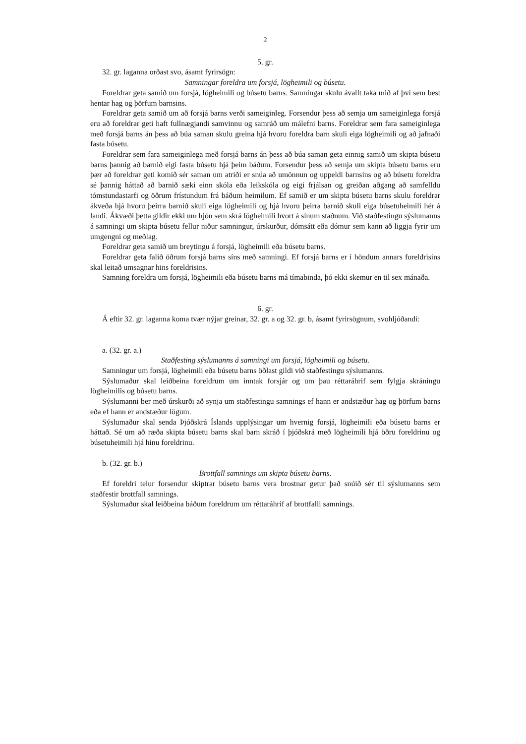2
5. gr.
32. gr. laganna orðast svo, ásamt fyrirsögn:
Samningar foreldra um forsjá, lögheimili og búsetu.
Foreldrar geta samið um forsjá, lögheimili og búsetu barns. Samningar skulu ávallt taka mið af því sem best hentar hag og þörfum barnsins.
Foreldrar geta samið um að forsjá barns verði sameiginleg. Forsendur þess að semja um sameiginlega forsjá eru að foreldrar geti haft fullnægjandi samvinnu og samráð um málefni barns. Foreldrar sem fara sameiginlega með forsjá barns án þess að búa saman skulu greina hjá hvoru foreldra barn skuli eiga lögheimili og að jafnaði fasta búsetu.
Foreldrar sem fara sameiginlega með forsjá barns án þess að búa saman geta einnig samið um skipta búsetu barns þannig að barnið eigi fasta búsetu hjá þeim báðum. Forsendur þess að semja um skipta búsetu barns eru þær að foreldrar geti komið sér saman um atriði er snúa að umönnun og uppeldi barnsins og að búsetu foreldra sé þannig háttað að barnið sæki einn skóla eða leikskóla og eigi frjálsan og greiðan aðgang að samfelldu tómstundastarfi og öðrum frístundum frá báðum heimilum. Ef samið er um skipta búsetu barns skulu foreldrar ákveða hjá hvoru þeirra barnið skuli eiga lögheimili og hjá hvoru þeirra barnið skuli eiga búsetuheimili hér á landi. Ákvæði þetta gildir ekki um hjón sem skrá lögheimili hvort á sínum staðnum. Við staðfestingu sýslumanns á samningi um skipta búsetu fellur niður samningur, úrskurður, dómsátt eða dómur sem kann að liggja fyrir um umgengni og meðlag.
Foreldrar geta samið um breytingu á forsjá, lögheimili eða búsetu barns.
Foreldrar geta falið öðrum forsjá barns síns með samningi. Ef forsjá barns er í höndum annars foreldrisins skal leitað umsagnar hins foreldrisins.
Samning foreldra um forsjá, lögheimili eða búsetu barns má tímabinda, þó ekki skemur en til sex mánaða.
6. gr.
Á eftir 32. gr. laganna koma tvær nýjar greinar, 32. gr. a og 32. gr. b, ásamt fyrirsögnum, svohljóðandi:
a. (32. gr. a.)
Staðfesting sýslumanns á samningi um forsjá, lögheimili og búsetu.
Samningur um forsjá, lögheimili eða búsetu barns öðlast gildi við staðfestingu sýslumanns.
Sýslumaður skal leiðbeina foreldrum um inntak forsjár og um þau réttaráhrif sem fylgja skráningu lögheimilis og búsetu barns.
Sýslumanni ber með úrskurði að synja um staðfestingu samnings ef hann er andstæður hag og þörfum barns eða ef hann er andstæður lögum.
Sýslumaður skal senda Þjóðskrá Íslands upplýsingar um hvernig forsjá, lögheimili eða búsetu barns er háttað. Sé um að ræða skipta búsetu barns skal barn skráð í þjóðskrá með lögheimili hjá öðru foreldrinu og búsetuheimili hjá hinu foreldrinu.
b. (32. gr. b.)
Brottfall samnings um skipta búsetu barns.
Ef foreldri telur forsendur skiptrar búsetu barns vera brostnar getur það snúið sér til sýslumanns sem staðfestir brottfall samnings.
Sýslumaður skal leiðbeina báðum foreldrum um réttaráhrif af brottfalli samnings.